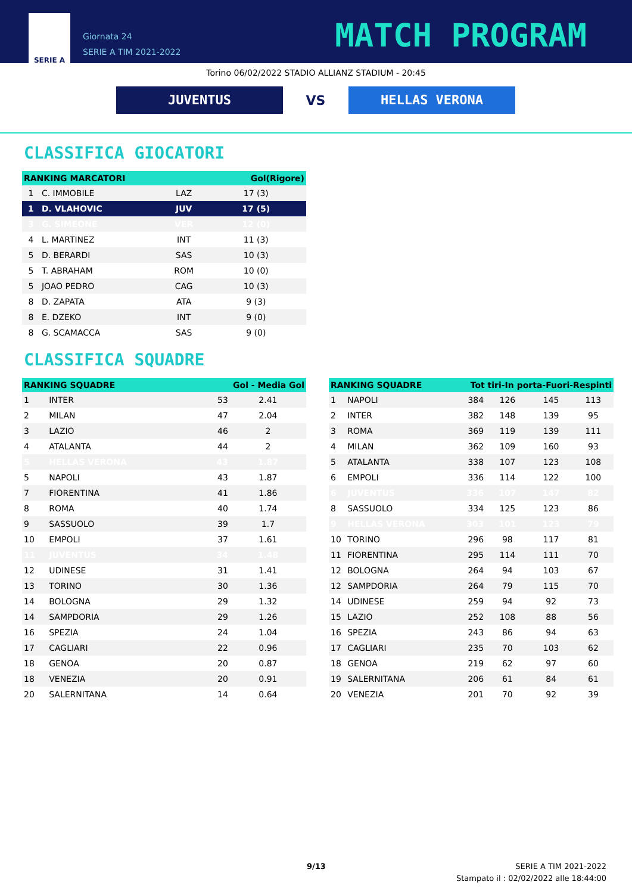SERIE A
Giornata 24
SERIE A TIM 2021-2022
MATCH PROGRAM
Torino 06/02/2022 STADIO ALLIANZ STADIUM - 20:45
JUVENTUS
VS
HELLAS VERONA
CLASSIFICA GIOCATORI
| RANKING MARCATORI | | | Gol(Rigore) |
| --- | --- | --- | --- |
| 1 | C. IMMOBILE | LAZ | 17 (3) |
| 1 | D. VLAHOVIC | JUV | 17 (5) |
| 3 | G. SIMEONE | VER | 12 (0) |
| 4 | L. MARTINEZ | INT | 11 (3) |
| 5 | D. BERARDI | SAS | 10 (3) |
| 5 | T. ABRAHAM | ROM | 10 (0) |
| 5 | JOAO PEDRO | CAG | 10 (3) |
| 8 | D. ZAPATA | ATA | 9 (3) |
| 8 | E. DZEKO | INT | 9 (0) |
| 8 | G. SCAMACCA | SAS | 9 (0) |
CLASSIFICA SQUADRE
| RANKING SQUADRE | | Gol - Media Gol | |
| --- | --- | --- | --- |
| 1 | INTER | 53 | 2.41 |
| 2 | MILAN | 47 | 2.04 |
| 3 | LAZIO | 46 | 2 |
| 4 | ATALANTA | 44 | 2 |
| 5 | HELLAS VERONA | 43 | 1.87 |
| 5 | NAPOLI | 43 | 1.87 |
| 7 | FIORENTINA | 41 | 1.86 |
| 8 | ROMA | 40 | 1.74 |
| 9 | SASSUOLO | 39 | 1.7 |
| 10 | EMPOLI | 37 | 1.61 |
| 11 | JUVENTUS | 34 | 1.48 |
| 12 | UDINESE | 31 | 1.41 |
| 13 | TORINO | 30 | 1.36 |
| 14 | BOLOGNA | 29 | 1.32 |
| 14 | SAMPDORIA | 29 | 1.26 |
| 16 | SPEZIA | 24 | 1.04 |
| 17 | CAGLIARI | 22 | 0.96 |
| 18 | GENOA | 20 | 0.87 |
| 18 | VENEZIA | 20 | 0.91 |
| 20 | SALERNITANA | 14 | 0.64 |
| RANKING SQUADRE | | Tot tiri-In porta-Fuori-Respinti | | | |
| --- | --- | --- | --- | --- | --- |
| 1 | NAPOLI | 384 | 126 | 145 | 113 |
| 2 | INTER | 382 | 148 | 139 | 95 |
| 3 | ROMA | 369 | 119 | 139 | 111 |
| 4 | MILAN | 362 | 109 | 160 | 93 |
| 5 | ATALANTA | 338 | 107 | 123 | 108 |
| 6 | EMPOLI | 336 | 114 | 122 | 100 |
| 6 | JUVENTUS | 336 | 107 | 147 | 82 |
| 8 | SASSUOLO | 334 | 125 | 123 | 86 |
| 9 | HELLAS VERONA | 303 | 101 | 123 | 79 |
| 10 | TORINO | 296 | 98 | 117 | 81 |
| 11 | FIORENTINA | 295 | 114 | 111 | 70 |
| 12 | BOLOGNA | 264 | 94 | 103 | 67 |
| 12 | SAMPDORIA | 264 | 79 | 115 | 70 |
| 14 | UDINESE | 259 | 94 | 92 | 73 |
| 15 | LAZIO | 252 | 108 | 88 | 56 |
| 16 | SPEZIA | 243 | 86 | 94 | 63 |
| 17 | CAGLIARI | 235 | 70 | 103 | 62 |
| 18 | GENOA | 219 | 62 | 97 | 60 |
| 19 | SALERNITANA | 206 | 61 | 84 | 61 |
| 20 | VENEZIA | 201 | 70 | 92 | 39 |
9/13
SERIE A TIM 2021-2022
Stampato il : 02/02/2022 alle 18:44:00